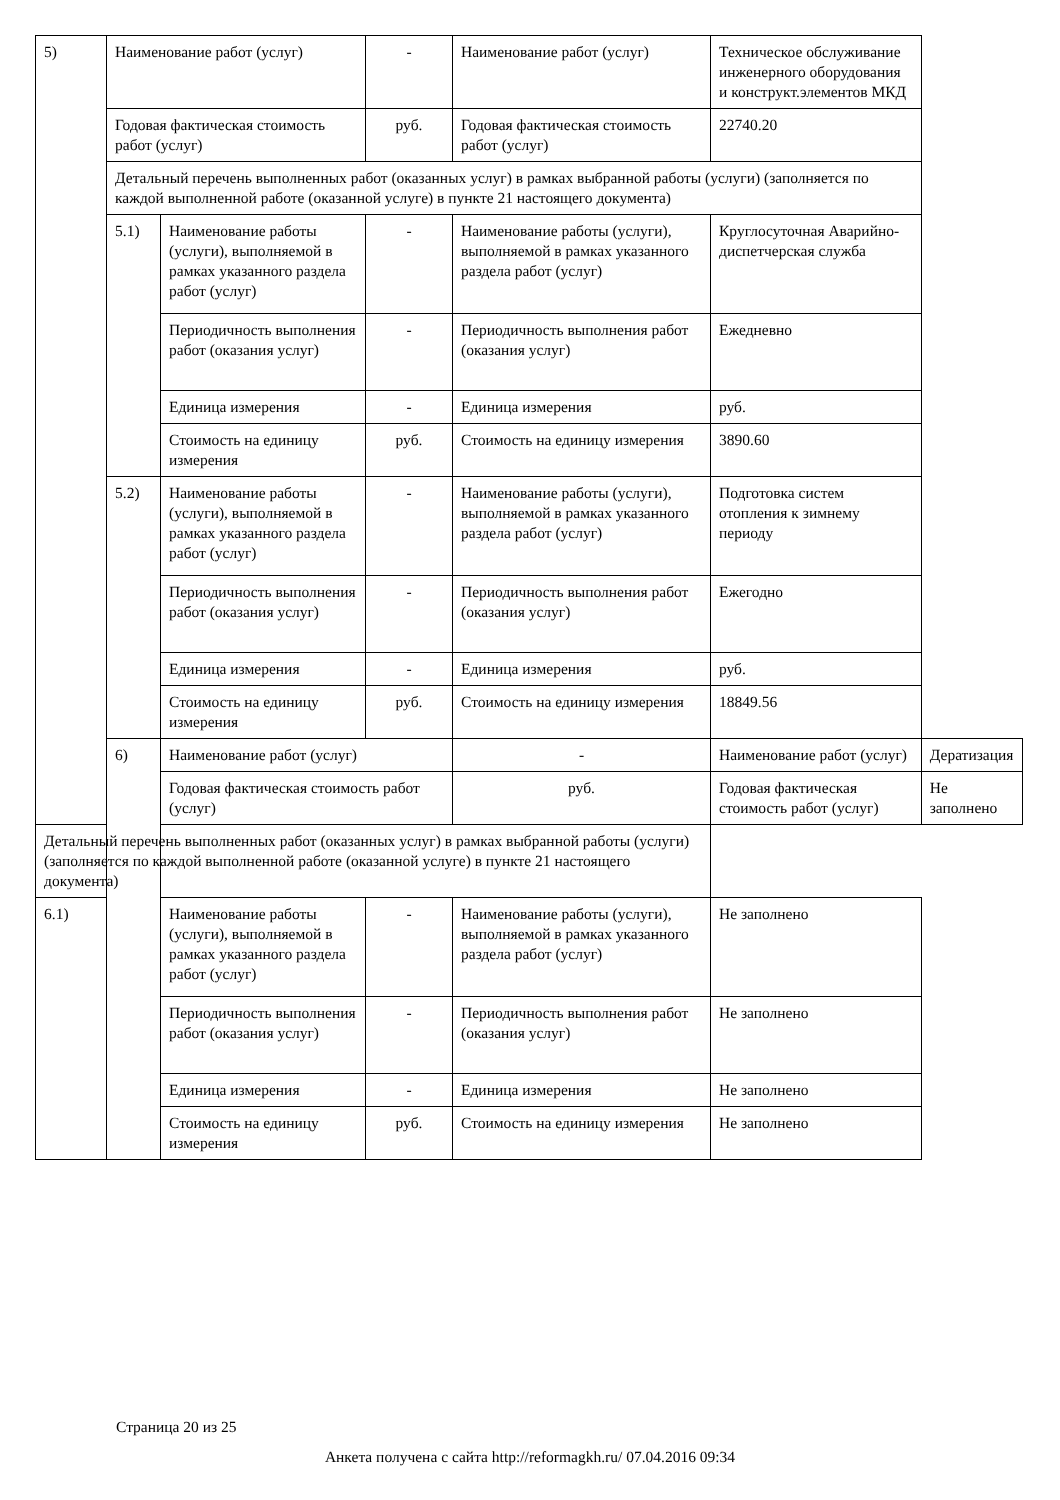| 5) | Наименование работ (услуг) | | - | Наименование работ (услуг) | Техническое обслуживание инженерного оборудования и конструкт.элементов МКД | |
| | Годовая фактическая стоимость работ (услуг) | | руб. | Годовая фактическая стоимость работ (услуг) | 22740.20 | |
| | Детальный перечень выполненных работ (оказанных услуг) в рамках выбранной работы (услуги) (заполняется по каждой выполненной работе (оказанной услуге) в пункте 21 настоящего документа) | | | | | |
| | 5.1) | Наименование работы (услуги), выполняемой в рамках указанного раздела работ (услуг) | - | Наименование работы (услуги), выполняемой в рамках указанного раздела работ (услуг) | Круглосуточная Аварийно-диспетчерская служба | |
| | | Периодичность выполнения работ (оказания услуг) | - | Периодичность выполнения работ (оказания услуг) | Ежедневно | |
| | | Единица измерения | - | Единица измерения | руб. | |
| | | Стоимость на единицу измерения | руб. | Стоимость на единицу измерения | 3890.60 | |
| | 5.2) | Наименование работы (услуги), выполняемой в рамках указанного раздела работ (услуг) | - | Наименование работы (услуги), выполняемой в рамках указанного раздела работ (услуг) | Подготовка систем отопления к зимнему периоду | |
| | | Периодичность выполнения работ (оказания услуг) | - | Периодичность выполнения работ (оказания услуг) | Ежегодно | |
| | | Единица измерения | - | Единица измерения | руб. | |
| | | Стоимость на единицу измерения | руб. | Стоимость на единицу измерения | 18849.56 | |
| | 6) | Наименование работ (услуг) | | - | Наименование работ (услуг) | Дератизация |
| | | Годовая фактическая стоимость работ (услуг) | | руб. | Годовая фактическая стоимость работ (услуг) | Не заполнено |
| Детальный перечень выполненных работ (оказанных услуг) в рамках выбранной работы (услуги) (заполняется по каждой выполненной работе (оказанной услуге) в пункте 21 настоящего документа) | | | | | | |
| 6.1) | | Наименование работы (услуги), выполняемой в рамках указанного раздела работ (услуг) | - | Наименование работы (услуги), выполняемой в рамках указанного раздела работ (услуг) | Не заполнено | |
| | | Периодичность выполнения работ (оказания услуг) | - | Периодичность выполнения работ (оказания услуг) | Не заполнено | |
| | | Единица измерения | - | Единица измерения | Не заполнено | |
| | | Стоимость на единицу измерения | руб. | Стоимость на единицу измерения | Не заполнено | |
Страница 20 из 25
Анкета получена с сайта http://reformagkh.ru/ 07.04.2016 09:34